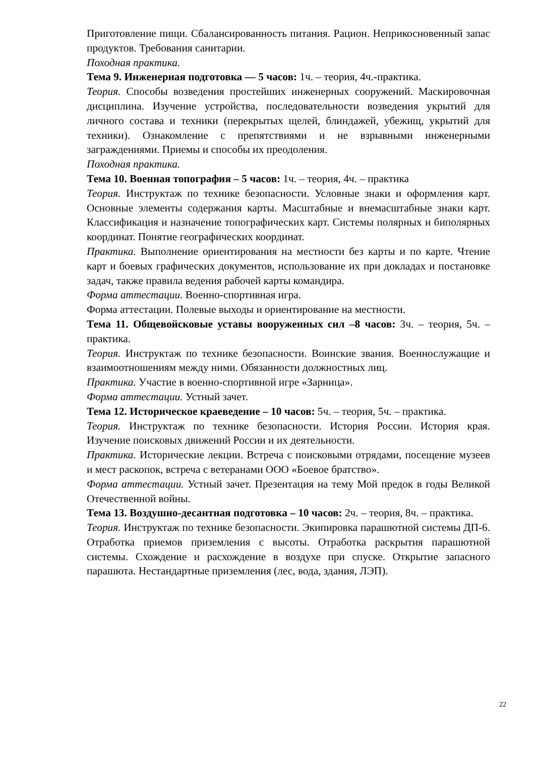Приготовление пищи. Сбалансированность питания. Рацион. Неприкосновенный запас продуктов. Требования санитарии.
Походная практика.
Тема 9. Инженерная подготовка — 5 часов: 1ч. – теория, 4ч.-практика.
Теория. Способы возведения простейших инженерных сооружений. Маскировочная дисциплина. Изучение устройства, последовательности возведения укрытий для личного состава и техники (перекрытых щелей, блиндажей, убежищ, укрытий для техники). Ознакомление с препятствиями и не взрывными инженерными заграждениями. Приемы и способы их преодоления.
Походная практика.
Тема 10. Военная топография – 5 часов: 1ч. – теория, 4ч. – практика
Теория. Инструктаж по технике безопасности. Условные знаки и оформления карт. Основные элементы содержания карты. Масштабные и внемасштабные знаки карт. Классификация и назначение топографических карт. Системы полярных и биполярных координат. Понятие географических координат.
Практика. Выполнение ориентирования на местности без карты и по карте. Чтение карт и боевых графических документов, использование их при докладах и постановке задач, также правила ведения рабочей карты командира.
Форма аттестации. Военно-спортивная игра.
Форма аттестации. Полевые выходы и ориентирование на местности.
Тема 11. Общевойсковые уставы вооруженных сил –8 часов: 3ч. – теория, 5ч. – практика.
Теория. Инструктаж по технике безопасности. Воинские звания. Военнослужащие и взаимоотношениям между ними. Обязанности должностных лиц.
Практика. Участие в военно-спортивной игре «Зарница».
Форма аттестации. Устный зачет.
Тема 12. Историческое краеведение – 10 часов: 5ч. – теория, 5ч. – практика.
Теория. Инструктаж по технике безопасности. История России. История края. Изучение поисковых движений России и их деятельности.
Практика. Исторические лекции. Встреча с поисковыми отрядами, посещение музеев и мест раскопок, встреча с ветеранами ООО «Боевое братство».
Форма аттестации. Устный зачет. Презентация на тему Мой предок в годы Великой Отечественной войны.
Тема 13. Воздушно-десантная подготовка – 10 часов: 2ч. – теория, 8ч. – практика.
Теория. Инструктаж по технике безопасности. Экипировка парашютной системы ДП-6. Отработка приемов приземления с высоты. Отработка раскрытия парашютной системы. Схождение и расхождение в воздухе при спуске. Открытие запасного парашюта. Нестандартные приземления (лес, вода, здания, ЛЭП).
22